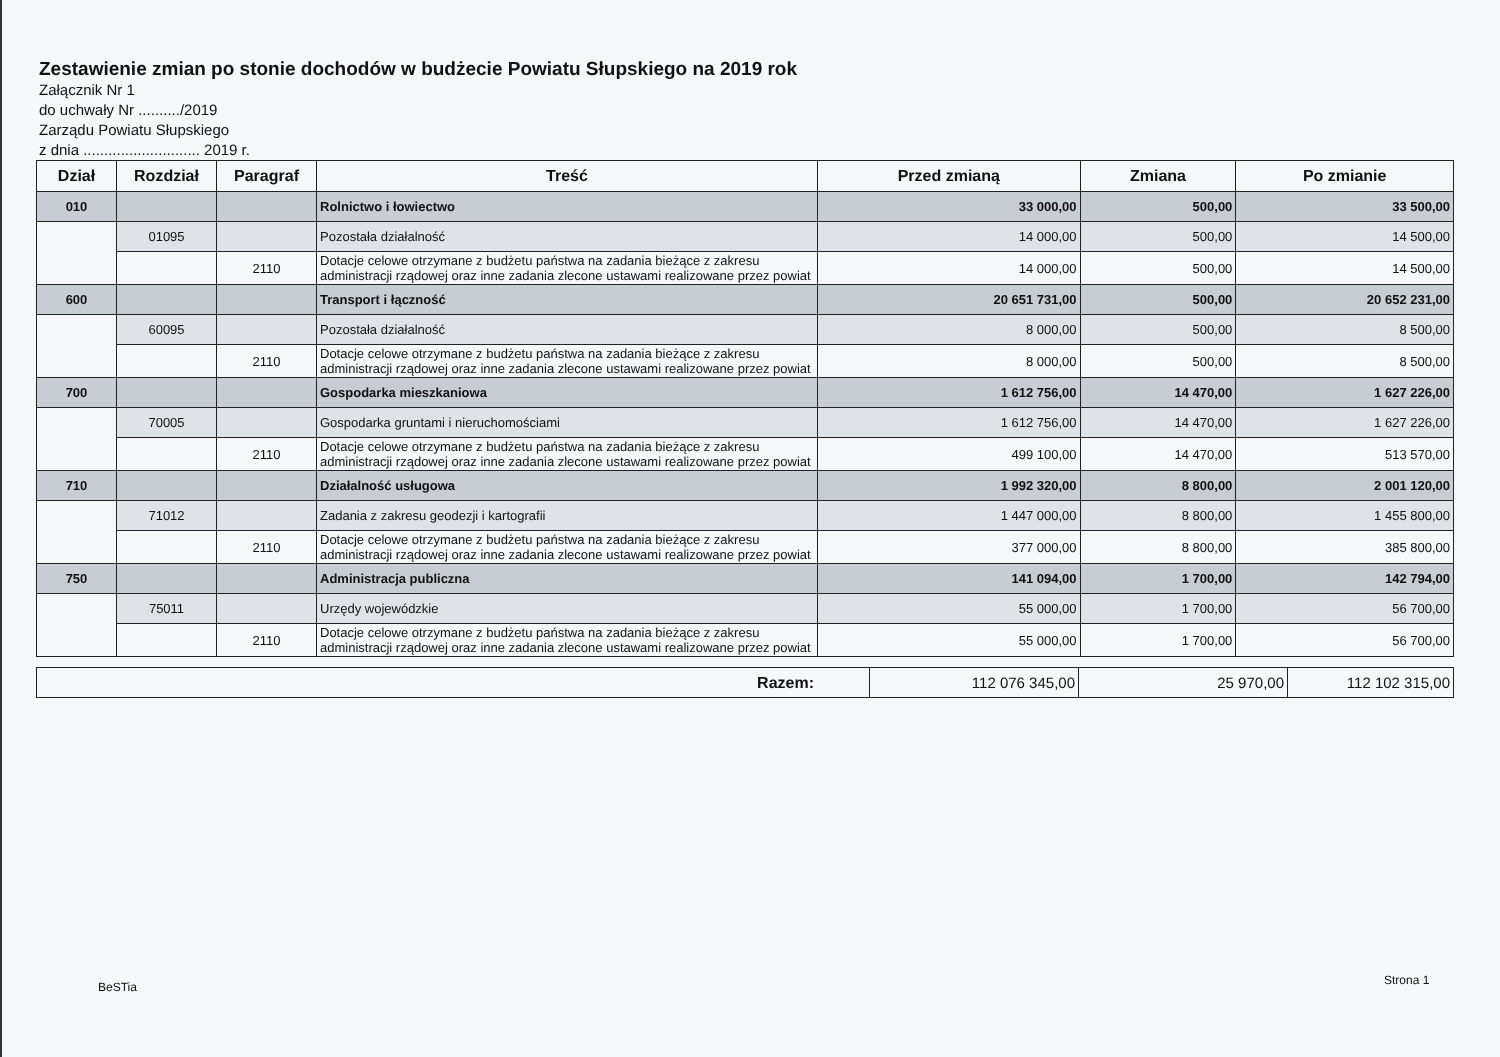Zestawienie zmian po stonie dochodów w budżecie Powiatu Słupskiego na 2019 rok
Załącznik Nr 1
do uchwały Nr ........../2019
Zarządu Powiatu Słupskiego
z dnia ............................ 2019 r.
| Dział | Rozdział | Paragraf | Treść | Przed zmianą | Zmiana | Po zmianie |
| --- | --- | --- | --- | --- | --- | --- |
| 010 | | | Rolnictwo i łowiectwo | 33 000,00 | 500,00 | 33 500,00 |
| | 01095 | | Pozostała działalność | 14 000,00 | 500,00 | 14 500,00 |
| | | 2110 | Dotacje celowe otrzymane z budżetu państwa na zadania bieżące z zakresu administracji rządowej oraz inne zadania zlecone ustawami realizowane przez powiat | 14 000,00 | 500,00 | 14 500,00 |
| 600 | | | Transport i łączność | 20 651 731,00 | 500,00 | 20 652 231,00 |
| | 60095 | | Pozostała działalność | 8 000,00 | 500,00 | 8 500,00 |
| | | 2110 | Dotacje celowe otrzymane z budżetu państwa na zadania bieżące z zakresu administracji rządowej oraz inne zadania zlecone ustawami realizowane przez powiat | 8 000,00 | 500,00 | 8 500,00 |
| 700 | | | Gospodarka mieszkaniowa | 1 612 756,00 | 14 470,00 | 1 627 226,00 |
| | 70005 | | Gospodarka gruntami i nieruchomościami | 1 612 756,00 | 14 470,00 | 1 627 226,00 |
| | | 2110 | Dotacje celowe otrzymane z budżetu państwa na zadania bieżące z zakresu administracji rządowej oraz inne zadania zlecone ustawami realizowane przez powiat | 499 100,00 | 14 470,00 | 513 570,00 |
| 710 | | | Działalność usługowa | 1 992 320,00 | 8 800,00 | 2 001 120,00 |
| | 71012 | | Zadania z zakresu geodezji i kartografii | 1 447 000,00 | 8 800,00 | 1 455 800,00 |
| | | 2110 | Dotacje celowe otrzymane z budżetu państwa na zadania bieżące z zakresu administracji rządowej oraz inne zadania zlecone ustawami realizowane przez powiat | 377 000,00 | 8 800,00 | 385 800,00 |
| 750 | | | Administracja publiczna | 141 094,00 | 1 700,00 | 142 794,00 |
| | 75011 | | Urzędy wojewódzkie | 55 000,00 | 1 700,00 | 56 700,00 |
| | | 2110 | Dotacje celowe otrzymane z budżetu państwa na zadania bieżące z zakresu administracji rządowej oraz inne zadania zlecone ustawami realizowane przez powiat | 55 000,00 | 1 700,00 | 56 700,00 |
| Razem: | 112 076 345,00 | 25 970,00 | 112 102 315,00 |
BeSTia Strona 1